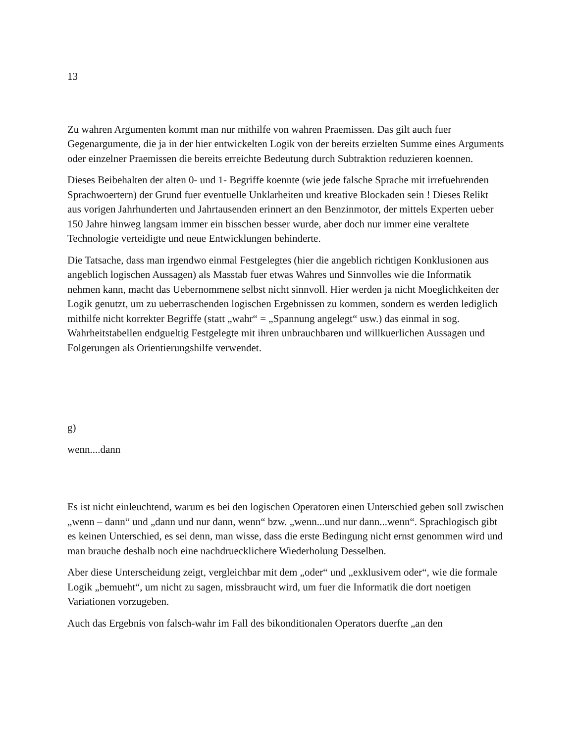13
Zu wahren Argumenten kommt man nur mithilfe von wahren Praemissen. Das gilt auch fuer Gegenargumente, die ja in der hier entwickelten Logik von der bereits erzielten Summe eines Arguments oder einzelner Praemissen die bereits erreichte Bedeutung durch Subtraktion reduzieren koennen.
Dieses Beibehalten der alten 0- und 1- Begriffe koennte (wie jede falsche Sprache mit irrefuehrenden Sprachwoertern) der Grund fuer eventuelle Unklarheiten und kreative Blockaden sein ! Dieses Relikt aus vorigen Jahrhunderten und Jahrtausenden erinnert an den Benzinmotor, der mittels Experten ueber 150 Jahre hinweg langsam immer ein bisschen besser wurde, aber doch nur immer eine veraltete Technologie verteidigte und neue Entwicklungen behinderte.
Die Tatsache, dass man irgendwo einmal Festgelegtes (hier die angeblich richtigen Konklusionen aus angeblich logischen Aussagen) als Masstab fuer etwas Wahres und Sinnvolles wie die Informatik nehmen kann, macht das Uebernommene selbst nicht sinnvoll. Hier werden ja nicht Moeglichkeiten der Logik genutzt, um zu ueberraschenden logischen Ergebnissen zu kommen, sondern es werden lediglich mithilfe nicht korrekter Begriffe (statt „wahr“ = „Spannung angelegt“ usw.) das einmal in sog. Wahrheitstabellen endgueltig Festgelegte mit ihren unbrauchbaren und willkuerlichen Aussagen und Folgerungen als Orientierungshilfe verwendet.
g)
wenn....dann
Es ist nicht einleuchtend, warum es bei den logischen Operatoren einen Unterschied geben soll zwischen „wenn – dann“ und „dann und nur dann, wenn“ bzw. „wenn...und nur dann...wenn“. Sprachlogisch gibt es keinen Unterschied, es sei denn, man wisse, dass die erste Bedingung nicht ernst genommen wird und man brauche deshalb noch eine nachdruecklichere Wiederholung Desselben.
Aber diese Unterscheidung zeigt, vergleichbar mit dem „oder“ und „exklusivem oder“, wie die formale Logik „bemueht“, um nicht zu sagen, missbraucht wird, um fuer die Informatik die dort noetigen Variationen vorzugeben.
Auch das Ergebnis von falsch-wahr im Fall des bikonditionalen Operators duerfte „an den